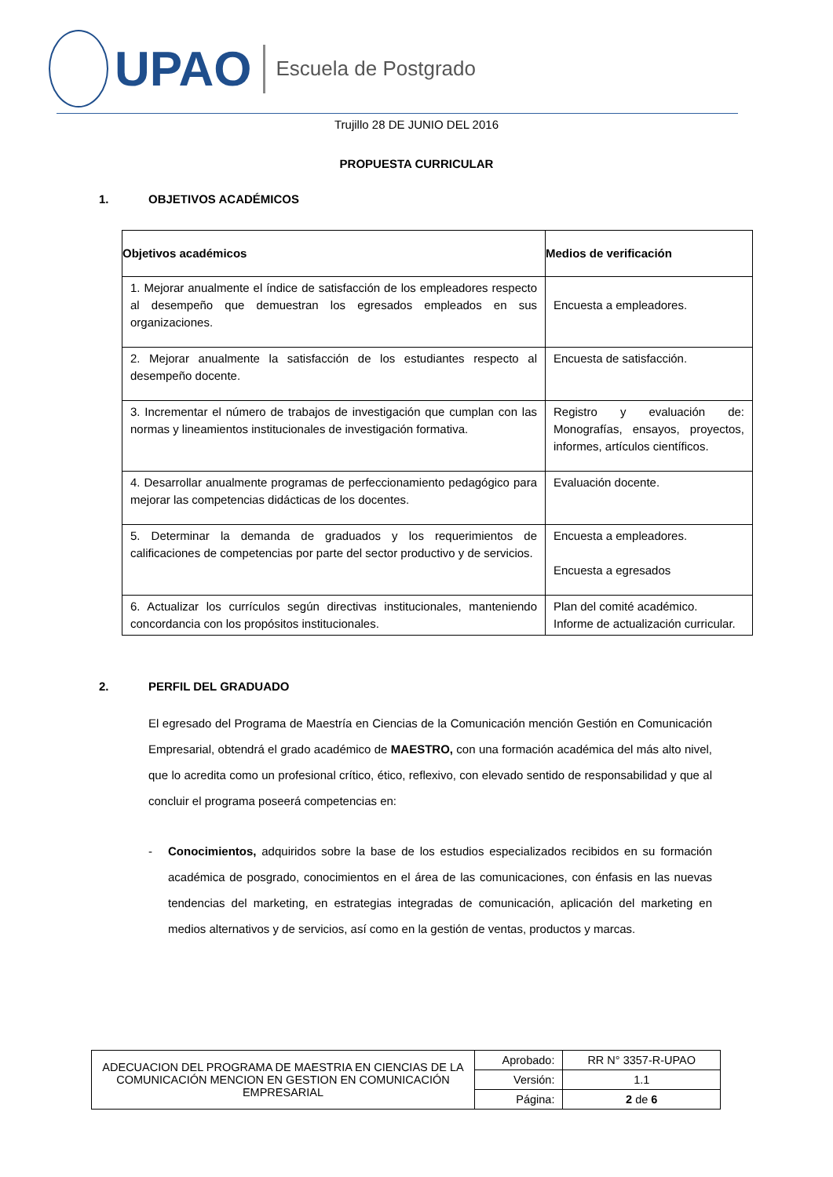UPAO
Escuela de Postgrado
Trujillo 28 DE JUNIO DEL 2016
PROPUESTA CURRICULAR
1. OBJETIVOS ACADÉMICOS
| Objetivos académicos | Medios de verificación |
| --- | --- |
| 1. Mejorar anualmente el índice de satisfacción de los empleadores respecto al desempeño que demuestran los egresados empleados en sus organizaciones. | Encuesta a empleadores. |
| 2. Mejorar anualmente la satisfacción de los estudiantes respecto al desempeño docente. | Encuesta de satisfacción. |
| 3. Incrementar el número de trabajos de investigación que cumplan con las normas y lineamientos institucionales de investigación formativa. | Registro y evaluación de: Monografías, ensayos, proyectos, informes, artículos científicos. |
| 4. Desarrollar anualmente programas de perfeccionamiento pedagógico para mejorar las competencias didácticas de los docentes. | Evaluación docente. |
| 5. Determinar la demanda de graduados y los requerimientos de calificaciones de competencias por parte del sector productivo y de servicios. | Encuesta a empleadores. Encuesta a egresados |
| 6. Actualizar los currículos según directivas institucionales, manteniendo concordancia con los propósitos institucionales. | Plan del comité académico. Informe de actualización curricular. |
2. PERFIL DEL GRADUADO
El egresado del Programa de Maestría en Ciencias de la Comunicación mención Gestión en Comunicación Empresarial, obtendrá el grado académico de MAESTRO, con una formación académica del más alto nivel, que lo acredita como un profesional crítico, ético, reflexivo, con elevado sentido de responsabilidad y que al concluir el programa poseerá competencias en:
- Conocimientos, adquiridos sobre la base de los estudios especializados recibidos en su formación académica de posgrado, conocimientos en el área de las comunicaciones, con énfasis en las nuevas tendencias del marketing, en estrategias integradas de comunicación, aplicación del marketing en medios alternativos y de servicios, así como en la gestión de ventas, productos y marcas.
| ADECUACION DEL PROGRAMA DE MAESTRIA EN CIENCIAS DE LA COMUNICACIÓN MENCION EN GESTION EN COMUNICACIÓN EMPRESARIAL | Aprobado: | RR N° 3357-R-UPAO |
| | Versión: | 1.1 |
| | Página: | 2 de 6 |